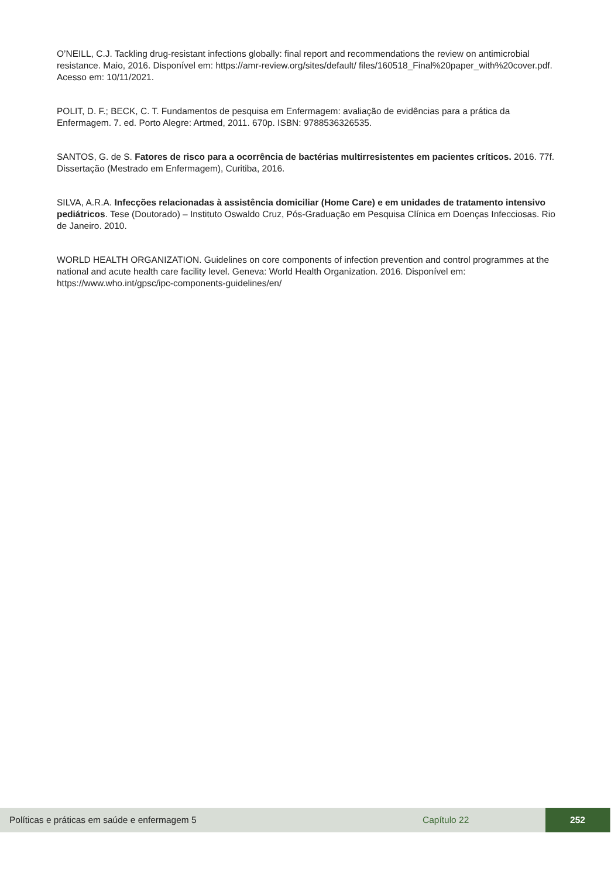O’NEILL, C.J. Tackling drug-resistant infections globally: final report and recommendations the review on antimicrobial resistance. Maio, 2016. Disponível em: https://amr-review.org/sites/default/ files/160518_Final%20paper_with%20cover.pdf. Acesso em: 10/11/2021.
POLIT, D. F.; BECK, C. T. Fundamentos de pesquisa em Enfermagem: avaliação de evidências para a prática da Enfermagem. 7. ed. Porto Alegre: Artmed, 2011. 670p. ISBN: 9788536326535.
SANTOS, G. de S. Fatores de risco para a ocorrência de bactérias multirresistentes em pacientes críticos. 2016. 77f. Dissertação (Mestrado em Enfermagem), Curitiba, 2016.
SILVA, A.R.A. Infecções relacionadas à assistência domiciliar (Home Care) e em unidades de tratamento intensivo pediátricos. Tese (Doutorado) – Instituto Oswaldo Cruz, Pós-Graduação em Pesquisa Clínica em Doenças Infecciosas. Rio de Janeiro. 2010.
WORLD HEALTH ORGANIZATION. Guidelines on core components of infection prevention and control programmes at the national and acute health care facility level. Geneva: World Health Organization. 2016. Disponível em: https://www.who.int/gpsc/ipc-components-guidelines/en/
Políticas e práticas em saúde e enfermagem 5 Capítulo 22 252